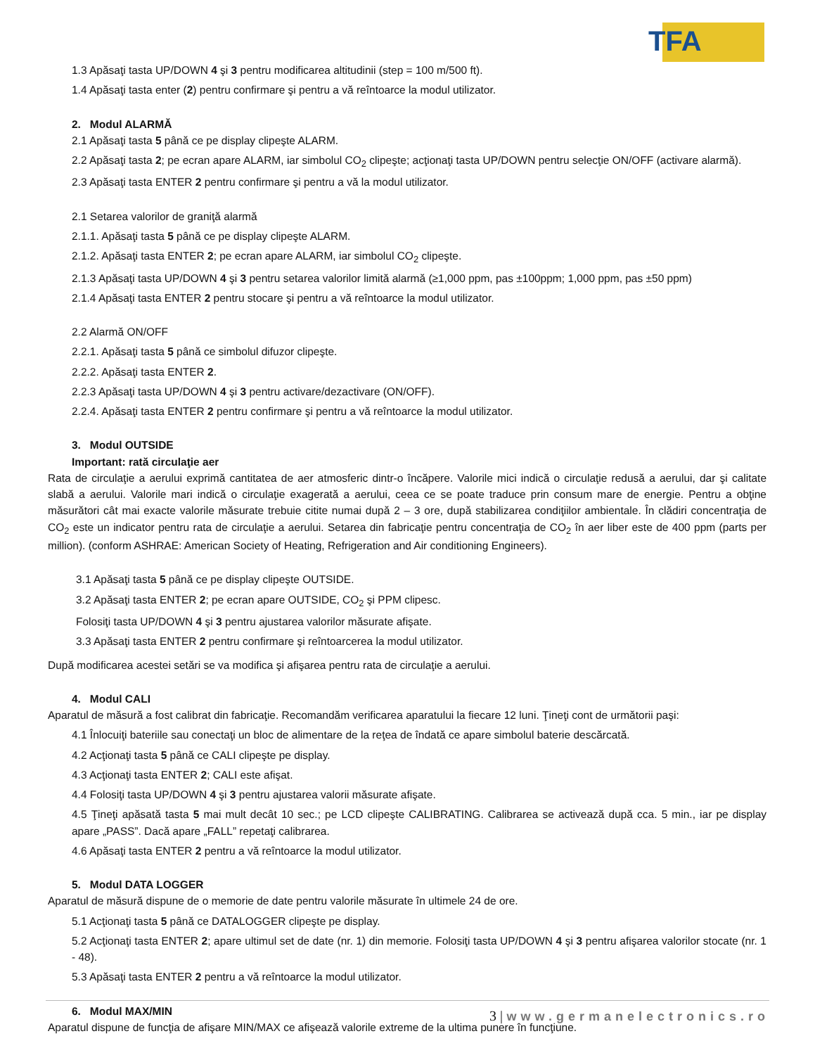TFA
1.3 Apăsaţi tasta UP/DOWN 4 şi 3 pentru modificarea altitudinii (step = 100 m/500 ft).
1.4 Apăsaţi tasta enter (2) pentru confirmare şi pentru a vă reîntoarce la modul utilizator.
2. Modul ALARMĂ
2.1 Apăsaţi tasta 5 până ce pe display clipeşte ALARM.
2.2 Apăsaţi tasta 2; pe ecran apare ALARM, iar simbolul CO<sub>2</sub> clipeşte; acţionaţi tasta UP/DOWN pentru selecţie ON/OFF (activare alarmă).
2.3 Apăsaţi tasta ENTER 2 pentru confirmare şi pentru a vă la modul utilizator.
2.1 Setarea valorilor de graniţă alarmă
2.1.1. Apăsaţi tasta 5 până ce pe display clipeşte ALARM.
2.1.2. Apăsaţi tasta ENTER 2; pe ecran apare ALARM, iar simbolul CO<sub>2</sub> clipeşte.
2.1.3 Apăsaţi tasta UP/DOWN 4 şi 3 pentru setarea valorilor limită alarmă (≥1,000 ppm, pas ±100ppm; 1,000 ppm, pas ±50 ppm)
2.1.4 Apăsaţi tasta ENTER 2 pentru stocare şi pentru a vă reîntoarce la modul utilizator.
2.2 Alarmă ON/OFF
2.2.1. Apăsaţi tasta 5 până ce simbolul difuzor clipeşte.
2.2.2. Apăsaţi tasta ENTER 2.
2.2.3 Apăsaţi tasta UP/DOWN 4 şi 3 pentru activare/dezactivare (ON/OFF).
2.2.4. Apăsaţi tasta ENTER 2 pentru confirmare şi pentru a vă reîntoarce la modul utilizator.
3. Modul OUTSIDE
Important: rată circulaţie aer
Rata de circulaţie a aerului exprimă cantitatea de aer atmosferic dintr-o încăpere. Valorile mici indică o circulaţie redusă a aerului, dar şi calitate slabă a aerului. Valorile mari indică o circulaţie exagerată a aerului, ceea ce se poate traduce prin consum mare de energie. Pentru a obţine măsurători cât mai exacte valorile măsurate trebuie citite numai după 2 – 3 ore, după stabilizarea condiţiilor ambientale. În clădiri concentraţia de CO<sub>2</sub> este un indicator pentru rata de circulaţie a aerului. Setarea din fabricaţie pentru concentraţia de CO<sub>2</sub> în aer liber este de 400 ppm (parts per million). (conform ASHRAE: American Society of Heating, Refrigeration and Air conditioning Engineers).
3.1 Apăsaţi tasta 5 până ce pe display clipeşte OUTSIDE.
3.2 Apăsaţi tasta ENTER 2; pe ecran apare OUTSIDE, CO<sub>2</sub> şi PPM clipesc.
Folosiţi tasta UP/DOWN 4 şi 3 pentru ajustarea valorilor măsurate afişate.
3.3 Apăsaţi tasta ENTER 2 pentru confirmare şi reîntoarcerea la modul utilizator.
După modificarea acestei setări se va modifica şi afişarea pentru rata de circulaţie a aerului.
4. Modul CALI
Aparatul de măsură a fost calibrat din fabricaţie. Recomandăm verificarea aparatului la fiecare 12 luni. Ţineţi cont de următorii paşi:
4.1 Înlocuiţi bateriile sau conectaţi un bloc de alimentare de la reţea de îndată ce apare simbolul baterie descărcată.
4.2 Acţionaţi tasta 5 până ce CALI clipeşte pe display.
4.3 Acţionaţi tasta ENTER 2; CALI este afişat.
4.4 Folosiţi tasta UP/DOWN 4 şi 3 pentru ajustarea valorii măsurate afişate.
4.5 Ţineţi apăsată tasta 5 mai mult decât 10 sec.; pe LCD clipeşte CALIBRATING. Calibrarea se activează după cca. 5 min., iar pe display apare „PASS”. Dacă apare „FALL” repetaţi calibrarea.
4.6 Apăsaţi tasta ENTER 2 pentru a vă reîntoarce la modul utilizator.
5. Modul DATA LOGGER
Aparatul de măsură dispune de o memorie de date pentru valorile măsurate în ultimele 24 de ore.
5.1 Acţionaţi tasta 5 până ce DATALOGGER clipeşte pe display.
5.2 Acţionaţi tasta ENTER 2; apare ultimul set de date (nr. 1) din memorie. Folosiţi tasta UP/DOWN 4 şi 3 pentru afişarea valorilor stocate (nr. 1 - 48).
5.3 Apăsaţi tasta ENTER 2 pentru a vă reîntoarce la modul utilizator.
6. Modul MAX/MIN
Aparatul dispune de funcţia de afişare MIN/MAX ce afişează valorile extreme de la ultima punere în funcţiune.
3 | www.germanelectronics.ro